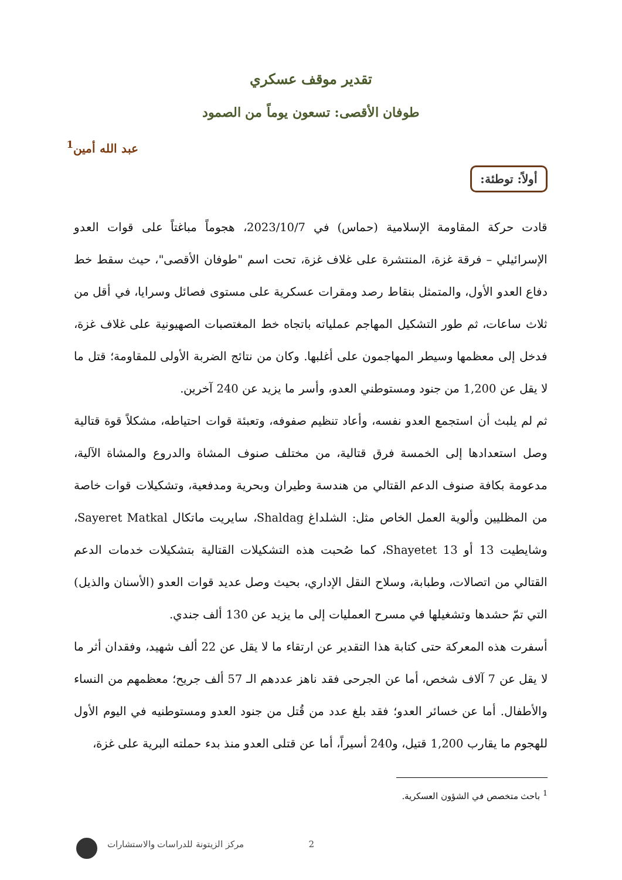تقدير موقف عسكري
طوفان الأقصى: تسعون يوماً من الصمود
عبد الله أمين<sup>1</sup>
أولاً: توطئة:
قادت حركة المقاومة الإسلامية (حماس) في 2023/10/7، هجوماً مباغتاً على قوات العدو الإسرائيلي – فرقة غزة، المنتشرة على غلاف غزة، تحت اسم "طوفان الأقصى"، حيث سقط خط دفاع العدو الأول، والمتمثل بنقاط رصد ومقرات عسكرية على مستوى فصائل وسرايا، في أقل من ثلاث ساعات، ثم طور التشكيل المهاجم عملياته باتجاه خط المغتصبات الصهيونية على غلاف غزة، فدخل إلى معظمها وسيطر المهاجمون على أغلبها. وكان من نتائج الضربة الأولى للمقاومة؛ قتل ما لا يقل عن 1,200 من جنود ومستوطني العدو، وأسر ما يزيد عن 240 آخرين.
ثم لم يلبث أن استجمع العدو نفسه، وأعاد تنظيم صفوفه، وتعبئة قوات احتياطه، مشكلاً قوة قتالية وصل استعدادها إلى الخمسة فرق قتالية، من مختلف صنوف المشاة والدروع والمشاة الآلية، مدعومة بكافة صنوف الدعم القتالي من هندسة وطيران وبحرية ومدفعية، وتشكيلات قوات خاصة من المظليين وألوية العمل الخاص مثل: الشلداغ Shaldag، سايريت ماتكال Sayeret Matkal، وشايطيت 13 أو Shayetet 13، كما صُحبت هذه التشكيلات القتالية بتشكيلات خدمات الدعم القتالي من اتصالات، وطبابة، وسلاح النقل الإداري، بحيث وصل عديد قوات العدو (الأسنان والذيل) التي تمّ حشدها وتشغيلها في مسرح العمليات إلى ما يزيد عن 130 ألف جندي.
أسفرت هذه المعركة حتى كتابة هذا التقدير عن ارتقاء ما لا يقل عن 22 ألف شهيد، وفقدان أثر ما لا يقل عن 7 آلاف شخص، أما عن الجرحى فقد ناهز عددهم الـ 57 ألف جريح؛ معظمهم من النساء والأطفال. أما عن خسائر العدو؛ فقد بلغ عدد من قُتل من جنود العدو ومستوطنيه في اليوم الأول للهجوم ما يقارب 1,200 قتيل، و240 أسيراً، أما عن قتلى العدو منذ بدء حملته البرية على غزة،
<sup>1</sup> باحث متخصص في الشؤون العسكرية.
2 مركز الزيتونة للدراسات والاستشارات